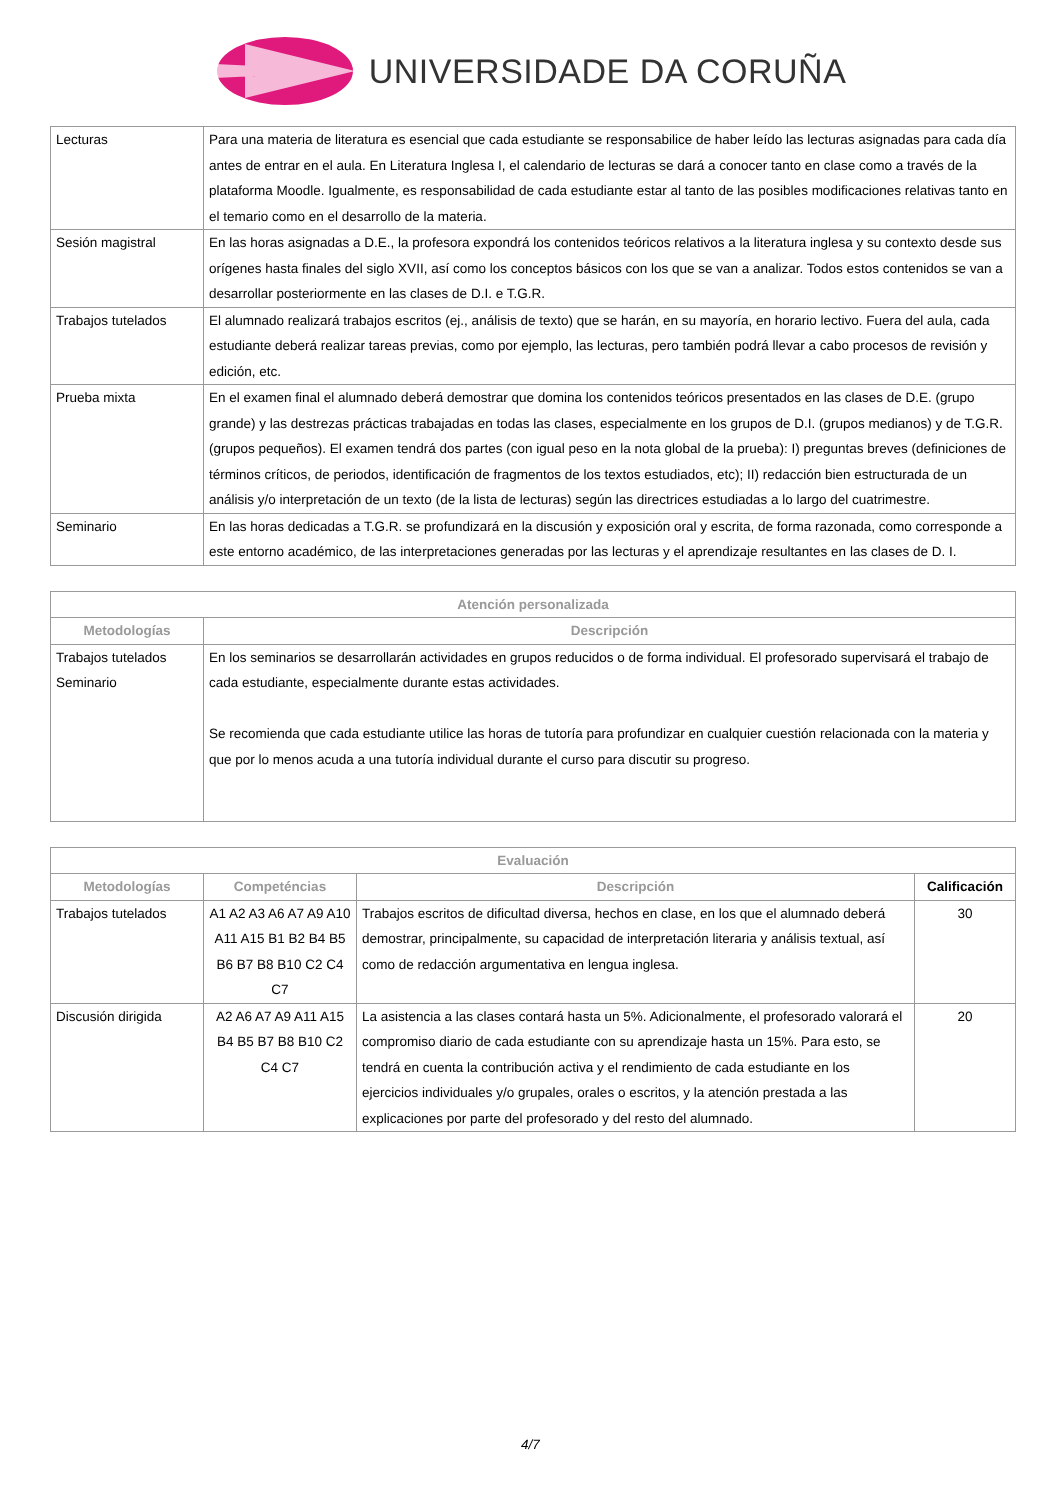UNIVERSIDADE DA CORUÑA
| Lecturas | Para una materia de literatura es esencial que cada estudiante se responsabilice de haber leído las lecturas asignadas para cada día antes de entrar en el aula. En Literatura Inglesa I, el calendario de lecturas se dará a conocer tanto en clase como a través de la plataforma Moodle. Igualmente, es responsabilidad de cada estudiante estar al tanto de las posibles modificaciones relativas tanto en el temario como en el desarrollo de la materia. |
| Sesión magistral | En las horas asignadas a D.E., la profesora expondrá los contenidos teóricos relativos a la literatura inglesa y su contexto desde sus orígenes hasta finales del siglo XVII, así como los conceptos básicos con los que se van a analizar. Todos estos contenidos se van a desarrollar posteriormente en las clases de D.I. e T.G.R. |
| Trabajos tutelados | El alumnado realizará trabajos escritos (ej., análisis de texto) que se harán, en su mayoría, en horario lectivo. Fuera del aula, cada estudiante deberá realizar tareas previas, como por ejemplo, las lecturas, pero también podrá llevar a cabo procesos de revisión y edición, etc. |
| Prueba mixta | En el examen final el alumnado deberá demostrar que domina los contenidos teóricos presentados en las clases de D.E. (grupo grande) y las destrezas prácticas trabajadas en todas las clases, especialmente en los grupos de D.I. (grupos medianos) y de T.G.R. (grupos pequeños). El examen tendrá dos partes (con igual peso en la nota global de la prueba): I) preguntas breves (definiciones de términos críticos, de periodos, identificación de fragmentos de los textos estudiados, etc); II) redacción bien estructurada de un análisis y/o interpretación de un texto (de la lista de lecturas) según las directrices estudiadas a lo largo del cuatrimestre. |
| Seminario | En las horas dedicadas a T.G.R. se profundizará en la discusión y exposición oral y escrita, de forma razonada, como corresponde a este entorno académico, de las interpretaciones generadas por las lecturas y el aprendizaje resultantes en las clases de D. I. |
| Atención personalizada | |
| --- | --- |
| Metodologías | Descripción |
| Trabajos tutelados Seminario | En los seminarios se desarrollarán actividades en grupos reducidos o de forma individual. El profesorado supervisará el trabajo de cada estudiante, especialmente durante estas actividades. Se recomienda que cada estudiante utilice las horas de tutoría para profundizar en cualquier cuestión relacionada con la materia y que por lo menos acuda a una tutoría individual durante el curso para discutir su progreso. |
| Evaluación | | | |
| --- | --- | --- | --- |
| Metodologías | Competéncias | Descripción | Calificación |
| Trabajos tutelados | A1 A2 A3 A6 A7 A9 A10 A11 A15 B1 B2 B4 B5 B6 B7 B8 B10 C2 C4 C7 | Trabajos escritos de dificultad diversa, hechos en clase, en los que el alumnado deberá demostrar, principalmente, su capacidad de interpretación literaria y análisis textual, así como de redacción argumentativa en lengua inglesa. | 30 |
| Discusión dirigida | A2 A6 A7 A9 A11 A15 B4 B5 B7 B8 B10 C2 C4 C7 | La asistencia a las clases contará hasta un 5%. Adicionalmente, el profesorado valorará el compromiso diario de cada estudiante con su aprendizaje hasta un 15%. Para esto, se tendrá en cuenta la contribución activa y el rendimiento de cada estudiante en los ejercicios individuales y/o grupales, orales o escritos, y la atención prestada a las explicaciones por parte del profesorado y del resto del alumnado. | 20 |
4/7